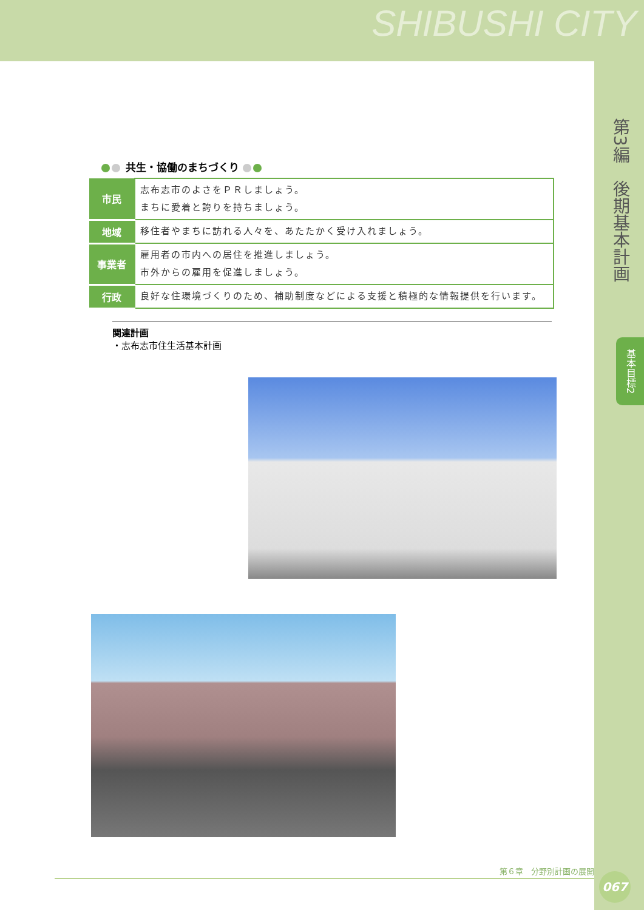SHIBUSHI CITY
第3編　後期基本計画
基本目標2
共生・協働のまちづくり
| 市民 | 志布志市のよさをＰＲしましょう。 まちに愛着と誇りを持ちましょう。 |
| 地域 | 移住者やまちに訪れる人々を、あたたかく受け入れましょう。 |
| 事業者 | 雇用者の市内への居住を推進しましょう。 市外からの雇用を促進しましょう。 |
| 行政 | 良好な住環境づくりのため、補助制度などによる支援と積極的な情報提供を行います。 |
関連計画
・志布志市住生活基本計画
第６章　分野別計画の展開
067